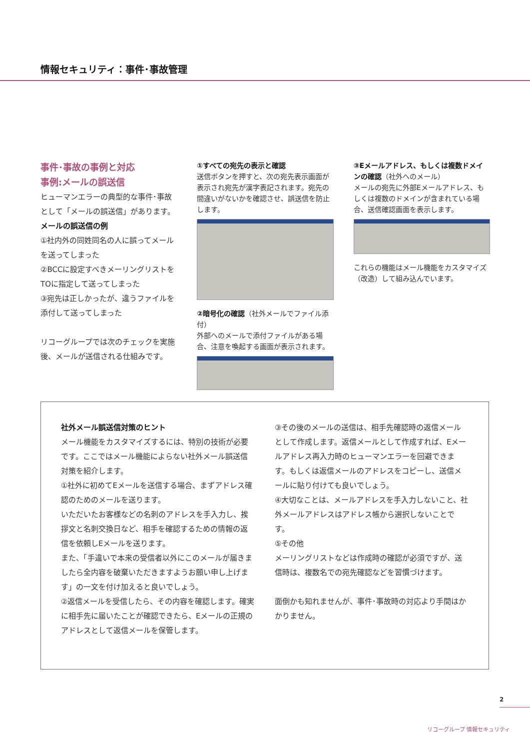情報セキュリティ：事件･事故管理
事件･事故の事例と対応
事例:メールの誤送信
ヒューマンエラーの典型的な事件･事故として「メールの誤送信」があります。
メールの誤送信の例
①社内外の同姓同名の人に誤ってメールを送ってしまった
②BCCに設定すべきメーリングリストをTOに指定して送ってしまった
③宛先は正しかったが、違うファイルを添付して送ってしまった
リコーグループでは次のチェックを実施後、メールが送信される仕組みです。
①すべての宛先の表示と確認
送信ボタンを押すと、次の宛先表示画面が表示され宛先が漢字表記されます。宛先の間違いがないかを確認させ、誤送信を防止します。
②暗号化の確認（社外メールでファイル添付）
外部へのメールで添付ファイルがある場合、注意を喚起する画面が表示されます。
③Eメールアドレス、もしくは複数ドメインの確認（社外へのメール）
メールの宛先に外部Eメールアドレス、もしくは複数のドメインが含まれている場合、送信確認画面を表示します。
これらの機能はメール機能をカスタマイズ（改造）して組み込んでいます。
社外メール誤送信対策のヒント
メール機能をカスタマイズするには、特別の技術が必要です。ここではメール機能によらない社外メール誤送信対策を紹介します。
①社外に初めてEメールを送信する場合、まずアドレス確認のためのメールを送ります。
いただいたお客様などの名刺のアドレスを手入力し、挨拶文と名刺交換日など、相手を確認するための情報の返信を依頼しEメールを送ります。
また、「手違いで本来の受信者以外にこのメールが届きましたら全内容を破棄いただきますようお願い申し上げます」の一文を付け加えると良いでしょう。
②返信メールを受信したら、その内容を確認します。確実に相手先に届いたことが確認できたら、Eメールの正規のアドレスとして返信メールを保管します。
③その後のメールの送信は、相手先確認時の返信メールとして作成します。返信メールとして作成すれば、Eメールアドレス再入力時のヒューマンエラーを回避できます。もしくは返信メールのアドレスをコピーし、送信メールに貼り付けても良いでしょう。
④大切なことは、メールアドレスを手入力しないこと、社外メールアドレスはアドレス帳から選択しないことです。
⑤その他
メーリングリストなどは作成時の確認が必須ですが、送信時は、複数名での宛先確認などを習慣づけます。
面倒かも知れませんが、事件･事故時の対応より手間はかかりません。
2
リコーグループ 情報セキュリティ